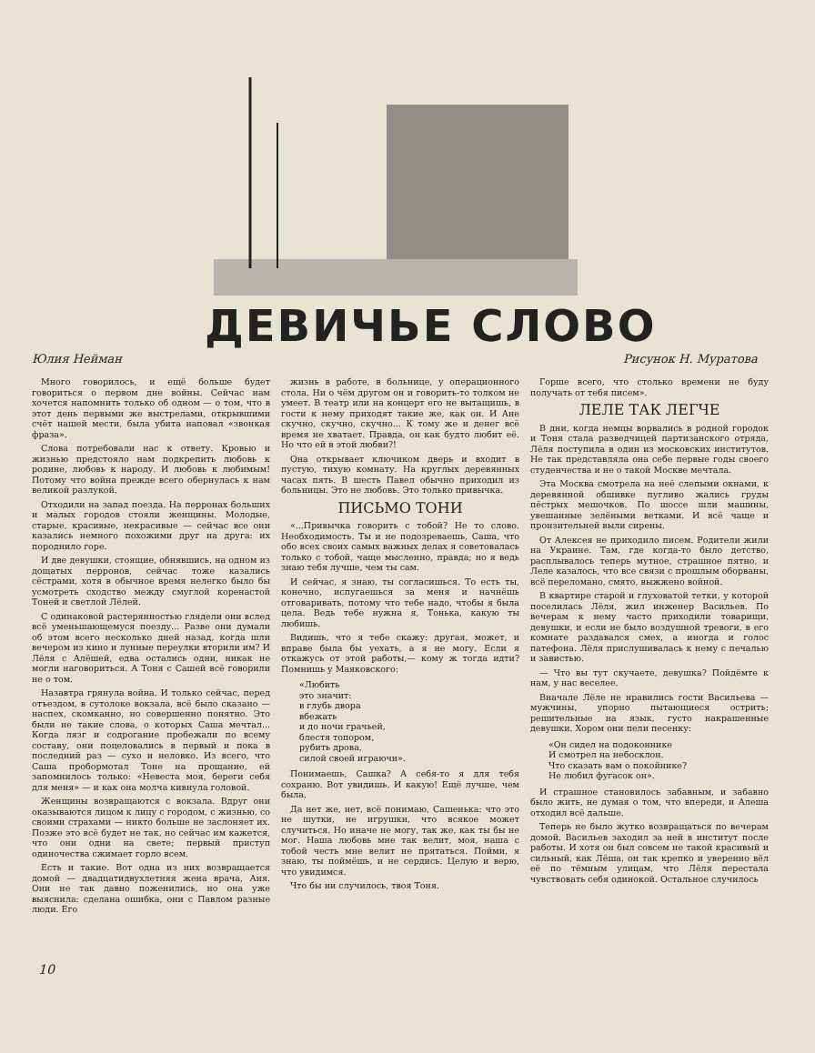ДЕВИЧЬЕ СЛОВО
Юлия Нейман Рисунок Н. Муратова
Много говорилось, и ещё больше будет говориться о первом дне войны. Сейчас нам хочется напомнить только об одном — о том, что в этот день первыми же выстрелами, открывшими счёт нашей мести, была убита наповал «звонкая фраза».
Слова потребовали нас к ответу. Кровью и жизнью предстояло нам подкрепить любовь к родине, любовь к народу. И любовь к любимым! Потому что война прежде всего обернулась к нам великой разлукой.
Отходили на запад поезда. На перронах больших и малых городов стояли женщины. Молодые, старые, красивые, некрасивые — сейчас все они казались немного похожими друг на друга: их породнило горе.
И две девушки, стоящие, обнявшись, на одном из дощатых перронов, сейчас тоже казались сёстрами, хотя в обычное время нелегко было бы усмотреть сходство между смуглой коренастой Тоней и светлой Лёлей.
С одинаковой растерянностью глядели они вслед всё уменьшающемуся поезду... Разве они думали об этом всего несколько дней назад, когда шли вечером из кино и лунные переулки вторили им? И Лёля с Алёшей, едва остались одни, никак не могли наговориться. А Тоня с Сашей всё говорили не о том.
Назавтра грянула война. И только сейчас, перед отъездом, в сутолоке вокзала, всё было сказано — наспех, скомканно, но совершенно понятно. Это были не такие слова, о которых Саша мечтал... Когда лязг и содрогание пробежали по всему составу, они поцеловались в первый и пока в последний раз — сухо и неловко. Из всего, что Саша пробормотал Тоне на прощание, ей запомнилось только: «Невеста моя, береги себя для меня» — и как она молча кивнула головой.
Женщины возвращаются с вокзала. Вдруг они оказываются лицом к лицу с городом, с жизнью, со своими страхами — никто больше не заслоняет их. Позже это всё будет не так, но сейчас им кажется, что они одни на свете; первый приступ одиночества сжимает горло всем.
Есть и такие. Вот одна из них возвращается домой — двадцатидвухлетняя жена врача, Аня. Они не так давно поженились, но она уже выяснила: сделана ошибка, они с Павлом разные люди. Его
жизнь в работе, в больнице, у операционного стола. Ни о чём другом он и говорить-то толком не умеет. В театр или на концерт его не вытащишь, в гости к нему приходят такие же, как он. И Ане скучно, скучно, скучно... К тому же и денег всё время не хватает. Правда, он как будто любит её. Но что ей в этой любви?!
Она открывает ключиком дверь и входит в пустую, тихую комнату. На круглых деревянных часах пять. В шесть Павел обычно приходил из больницы. Это не любовь. Это только привычка.
ПИСЬМО ТОНИ
«...Привычка говорить с тобой? Не то слово. Необходимость. Ты и не подозреваешь, Саша, что обо всех своих самых важных делах я советовалась только с тобой, чаще мысленно, правда; но я ведь знаю тебя лучше, чем ты сам.
И сейчас, я знаю, ты согласишься. То есть ты, конечно, испугаешься за меня и начнёшь отговаривать, потому что тебе надо, чтобы я была цела. Ведь тебе нужна я, Тонька, какую ты любишь.
Видишь, что я тебе скажу: другая, может, и вправе была бы уехать, а я не могу. Если я откажусь от этой работы,— кому ж тогда идти? Помнишь у Маяковского:
«Любить
это значит:
в глубь двора
вбежать
и до ночи грачьей,
блестя топором,
рубить дрова,
силой своей играючи».
Понимаешь, Сашка? А себя-то я для тебя сохраню. Вот увидишь. И какую! Ещё лучше, чем была.
Да нет же, нет, всё понимаю, Сашенька: что это не шутки, не игрушки, что всякое может случиться. Но иначе не могу, так же, как ты бы не мог. Наша любовь мне так велит, моя, наша с тобой честь мне велит не прятаться. Пойми, я знаю, ты поймёшь, и не сердись. Целую и верю, что увидимся.
Что бы ни случилось, твоя Тоня.
Горше всего, что столько времени не буду получать от тебя писем».
ЛЕЛЕ ТАК ЛЕГЧЕ
В дни, когда немцы ворвались в родной городок и Тоня стала разведчицей партизанского отряда, Лёля поступила в один из московских институтов. Не так представляла она себе первые годы своего студенчества и не о такой Москве мечтала.
Эта Москва смотрела на неё слепыми окнами, к деревянной обшивке пугливо жались груды пёстрых мешочков. По шоссе шли машины, увешанные зелёными ветками. И всё чаще и пронзительней выли сирены.
От Алексея не приходило писем. Родители жили на Украине. Там, где когда-то было детство, расплывалось теперь мутное, страшное пятно, и Леле казалось, что все связи с прошлым оборваны, всё переломано, смято, выжжено войной.
В квартире старой и глуховатой тетки, у которой поселилась Лёля, жил инженер Васильев. По вечерам к нему часто приходили товарищи, девушки, и если не было воздушной тревоги, в его комнате раздавался смех, а иногда и голос патефона. Лёля прислушивалась к нему с печалью и завистью.
— Что вы тут скучаете, девушка? Пойдёмте к нам, у нас веселее.
Вначале Лёле не нравились гости Васильева — мужчины, упорно пытающиеся острить; решительные на язык, густо накрашенные девушки. Хором они пели песенку:
«Он сидел на подоконнике
И смотрел на небосклон.
Что сказать вам о покойнике?
Не любил фугасок он».
И страшное становилось забавным, и забавно было жить, не думая о том, что впереди, и Алеша отходил всё дальше.
Теперь не было жутко возвращаться по вечерам домой. Васильев заходил за ней в институт после работы. И хотя он был совсем не такой красивый и сильный, как Лёша, он так крепко и уверенно вёл её по тёмным улицам, что Лёля перестала чувствовать себя одинокой. Остальное случилось
10